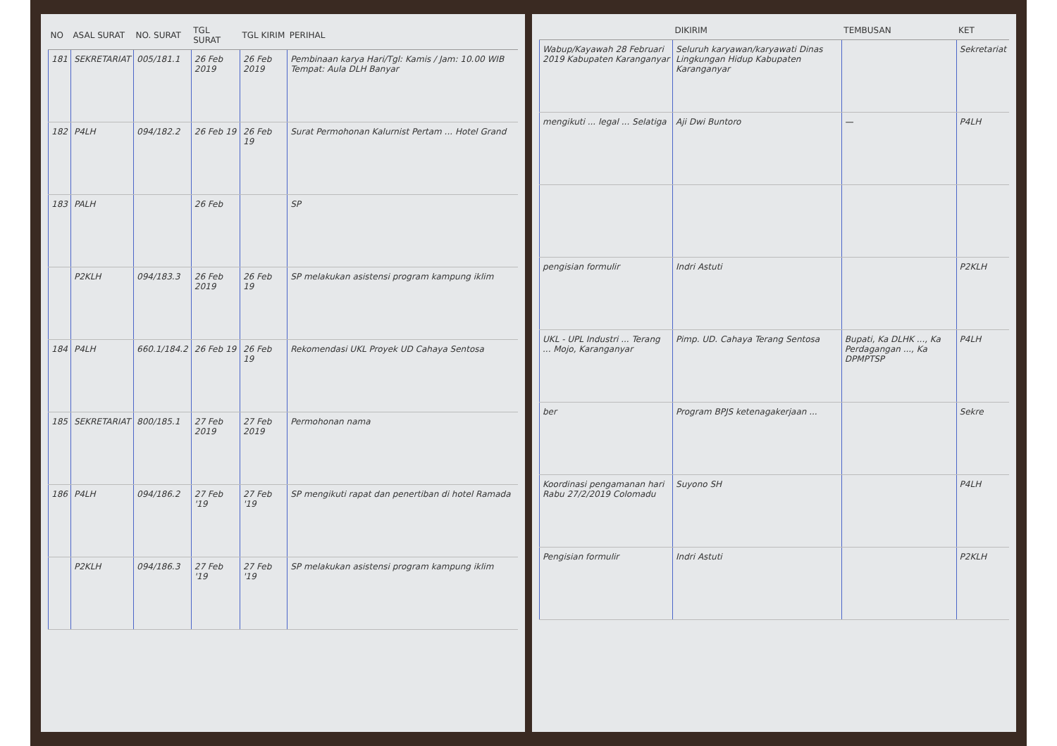| NO | ASAL SURAT | NO. SURAT | TGL SURAT | TGL KIRIM | PERIHAL |
| --- | --- | --- | --- | --- | --- |
| 181 | SEKRETARIAT | 005/181.1 | 26 Feb 2019 | 26 Feb 2019 | Pembinaan karya Hari/Tgl: Kamis / Jam: 10.00 WIB Tempat: Aula DLH Banyar |
| 182 | P4LH | 094/182.2 | 26 Feb 19 | 26 Feb 19 | Surat Permohonan Kalurnist Pertam ... Hotel Grand |
| 183 | PALH | | 26 Feb | | SP |
| | P2KLH | 094/183.3 | 26 Feb 2019 | 26 Feb 19 | SP melakukan asistensi program kampung iklim |
| 184 | P4LH | 660.1/184.2 | 26 Feb 19 | 26 Feb 19 | Rekomendasi UKL Proyek UD Cahaya Sentosa |
| 185 | SEKRETARIAT | 800/185.1 | 27 Feb 2019 | 27 Feb 2019 | Permohonan nama |
| 186 | P4LH | 094/186.2 | 27 Feb '19 | 27 Feb '19 | SP mengikuti rapat dan penertiban di hotel Ramada |
| | P2KLH | 094/186.3 | 27 Feb '19 | 27 Feb '19 | SP melakukan asistensi program kampung iklim |
| | DIKIRIM | TEMBUSAN | KET |
| --- | --- | --- | --- |
| Wabup/Kayawah 28 Februari 2019 Kabupaten Karanganyar | Seluruh karyawan/karyawati Dinas Lingkungan Hidup Kabupaten Karanganyar | | Sekretariat |
| mengikuti ... legal ... Selatiga | Aji Dwi Buntoro | — | P4LH |
| pengisian formulir | Indri Astuti | | P2KLH |
| UKL - UPL Industri ... Terang ... Mojo, Karanganyar | Pimp. UD. Cahaya Terang Sentosa | Bupati, Ka DLHK ..., Ka Perdagangan ..., Ka DPMPTSP | P4LH |
| ber | Program BPJS ketenagakerjaan ... | | Sekre |
| Koordinasi pengamanan hari Rabu 27/2/2019 Colomadu | Suyono SH | | P4LH |
| Pengisian formulir | Indri Astuti | | P2KLH |